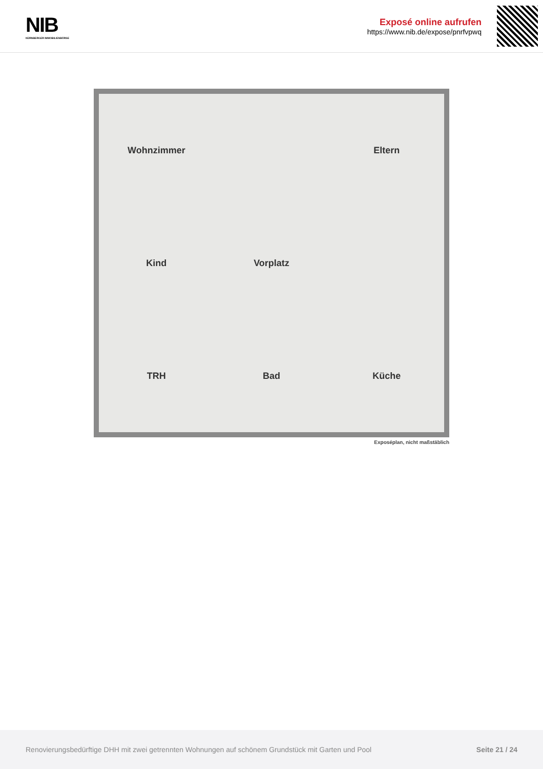NIB
NÜRNBERGER IMMOBILIENBÖRSE
Exposé online aufrufen
https://www.nib.de/expose/pnrfvpwq
Wohnzimmer Eltern Kind Vorplatz TRH Bad Küche
Exposéplan, nicht maßstäblich
Renovierungsbedürftige DHH mit zwei getrennten Wohnungen auf schönem Grundstück mit Garten und Pool Seite 21 / 24